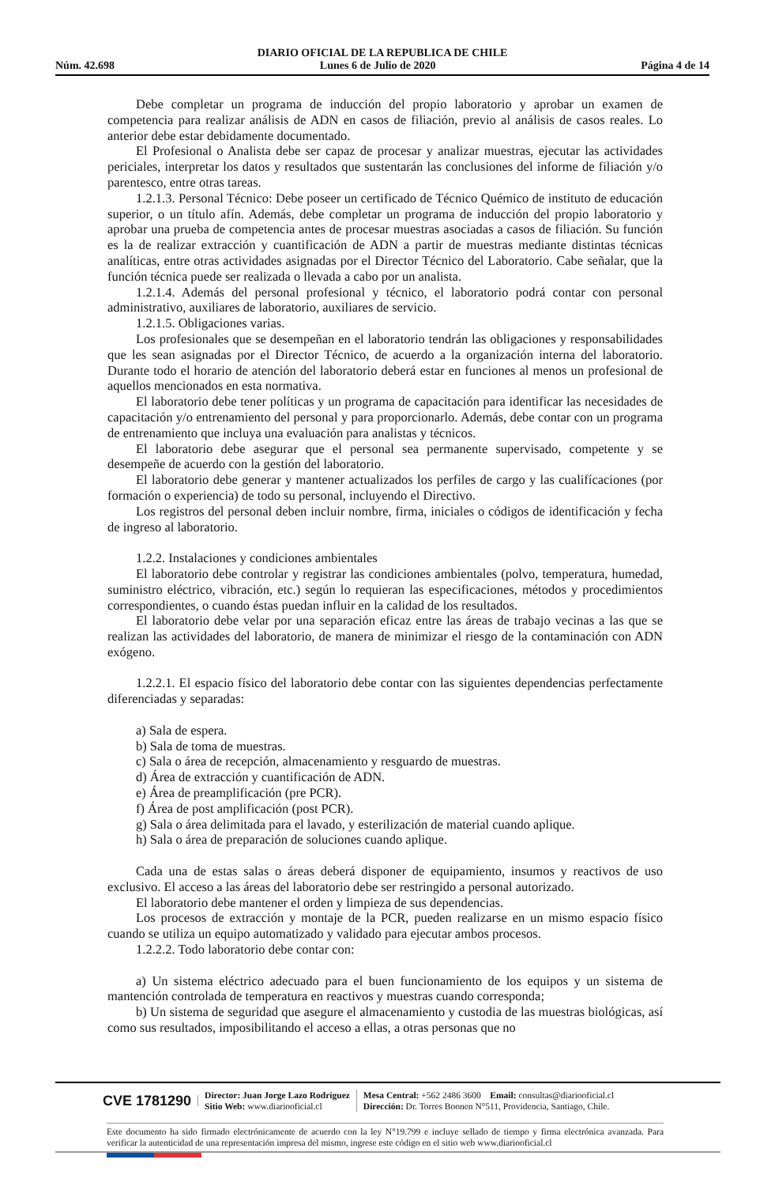DIARIO OFICIAL DE LA REPUBLICA DE CHILE
Núm. 42.698 Lunes 6 de Julio de 2020 Página 4 de 14
Debe completar un programa de inducción del propio laboratorio y aprobar un examen de competencia para realizar análisis de ADN en casos de filiación, previo al análisis de casos reales. Lo anterior debe estar debidamente documentado.
El Profesional o Analista debe ser capaz de procesar y analizar muestras, ejecutar las actividades periciales, interpretar los datos y resultados que sustentarán las conclusiones del informe de filiación y/o parentesco, entre otras tareas.
1.2.1.3. Personal Técnico: Debe poseer un certificado de Técnico Quémico de instituto de educación superior, o un título afín. Además, debe completar un programa de inducción del propio laboratorio y aprobar una prueba de competencia antes de procesar muestras asociadas a casos de filiación. Su función es la de realizar extracción y cuantificación de ADN a partir de muestras mediante distintas técnicas analíticas, entre otras actividades asignadas por el Director Técnico del Laboratorio. Cabe señalar, que la función técnica puede ser realizada o llevada a cabo por un analista.
1.2.1.4. Además del personal profesional y técnico, el laboratorio podrá contar con personal administrativo, auxiliares de laboratorio, auxiliares de servicio.
1.2.1.5. Obligaciones varias.
Los profesionales que se desempeñan en el laboratorio tendrán las obligaciones y responsabilidades que les sean asignadas por el Director Técnico, de acuerdo a la organización interna del laboratorio. Durante todo el horario de atención del laboratorio deberá estar en funciones al menos un profesional de aquellos mencionados en esta normativa.
El laboratorio debe tener políticas y un programa de capacitación para identificar las necesidades de capacitación y/o entrenamiento del personal y para proporcionarlo. Además, debe contar con un programa de entrenamiento que incluya una evaluación para analistas y técnicos.
El laboratorio debe asegurar que el personal sea permanente supervisado, competente y se desempeñe de acuerdo con la gestión del laboratorio.
El laboratorio debe generar y mantener actualizados los perfiles de cargo y las cualifícaciones (por formación o experiencia) de todo su personal, incluyendo el Directivo.
Los registros del personal deben incluir nombre, firma, iniciales o códigos de identificación y fecha de ingreso al laboratorio.
1.2.2. Instalaciones y condiciones ambientales
El laboratorio debe controlar y registrar las condiciones ambientales (polvo, temperatura, humedad, suministro eléctrico, vibración, etc.) según lo requieran las especificaciones, métodos y procedimientos correspondientes, o cuando éstas puedan influir en la calidad de los resultados.
El laboratorio debe velar por una separación eficaz entre las áreas de trabajo vecinas a las que se realizan las actividades del laboratorio, de manera de minimizar el riesgo de la contaminación con ADN exógeno.
1.2.2.1. El espacio físico del laboratorio debe contar con las siguientes dependencias perfectamente diferenciadas y separadas:
a) Sala de espera.
b) Sala de toma de muestras.
c) Sala o área de recepción, almacenamiento y resguardo de muestras.
d) Área de extracción y cuantificación de ADN.
e) Área de preamplificación (pre PCR).
f) Área de post amplificación (post PCR).
g) Sala o área delimitada para el lavado, y esterilización de material cuando aplique.
h) Sala o área de preparación de soluciones cuando aplique.
Cada una de estas salas o áreas deberá disponer de equipamiento, insumos y reactivos de uso exclusivo. El acceso a las áreas del laboratorio debe ser restringido a personal autorizado.
El laboratorio debe mantener el orden y limpieza de sus dependencias.
Los procesos de extracción y montaje de la PCR, pueden realizarse en un mismo espacio físico cuando se utiliza un equipo automatizado y validado para ejecutar ambos procesos.
1.2.2.2. Todo laboratorio debe contar con:
a) Un sistema eléctrico adecuado para el buen funcionamiento de los equipos y un sistema de mantención controlada de temperatura en reactivos y muestras cuando corresponda;
b) Un sistema de seguridad que asegure el almacenamiento y custodia de las muestras biológicas, así como sus resultados, imposibilitando el acceso a ellas, a otras personas que no
CVE 1781290
Director: Juan Jorge Lazo Rodríguez
Sitio Web: www.diariooficial.cl
Mesa Central: +562 2486 3600 Email: consultas@diariooficial.cl
Dirección: Dr. Torres Boonen N°511, Providencia, Santiago, Chile.
Este documento ha sido firmado electrónicamente de acuerdo con la ley N°19.799 e incluye sellado de tiempo y firma electrónica avanzada. Para verificar la autenticidad de una representación impresa del mismo, ingrese este código en el sitio web www.diariooficial.cl